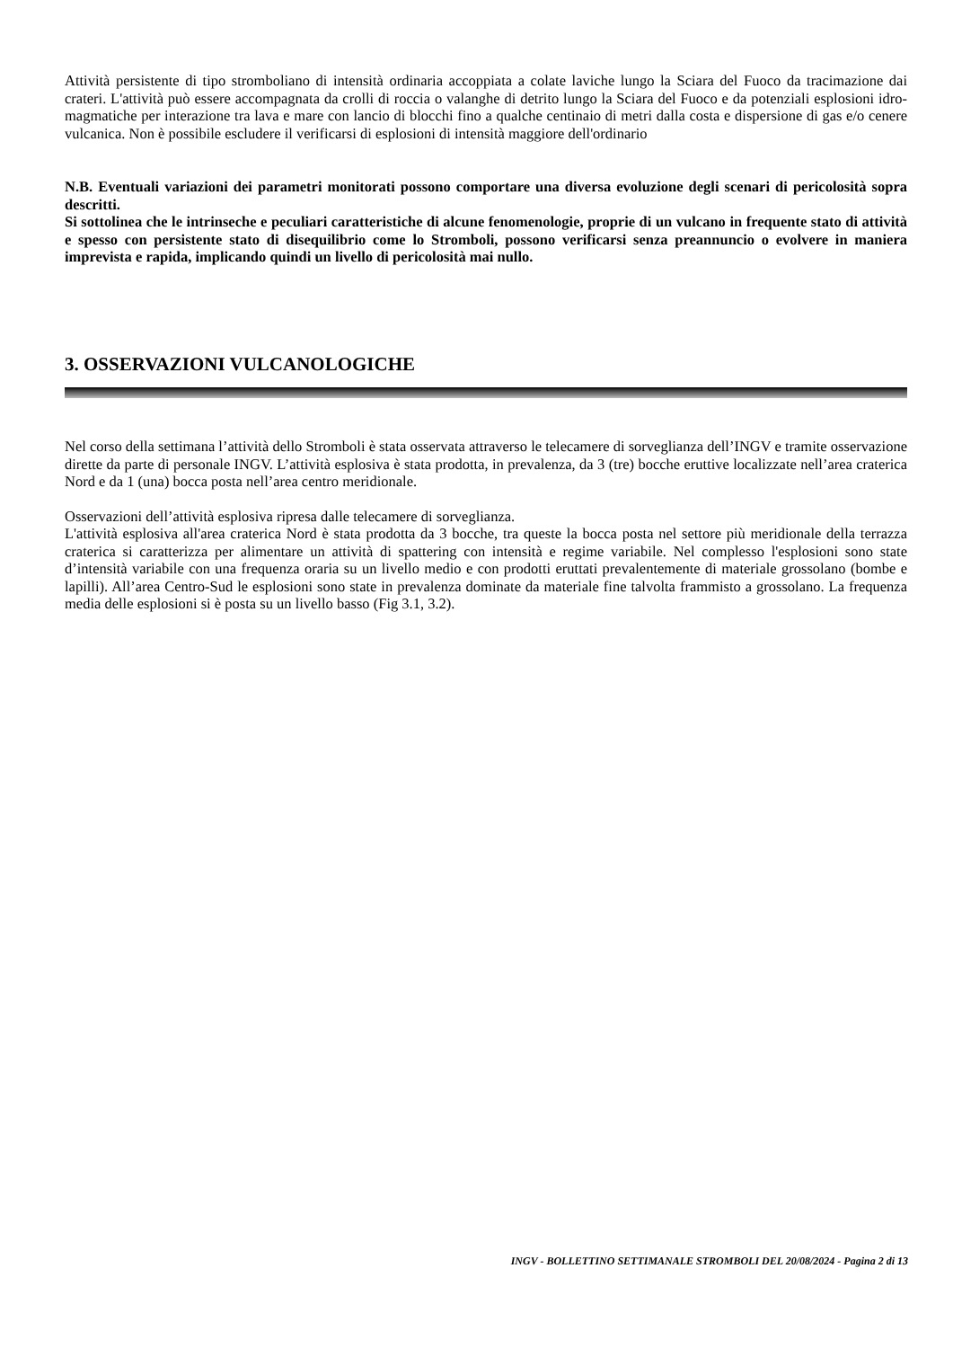Attività persistente di tipo stromboliano di intensità ordinaria accoppiata a colate laviche lungo la Sciara del Fuoco da tracimazione dai crateri. L'attività può essere accompagnata da crolli di roccia o valanghe di detrito lungo la Sciara del Fuoco e da potenziali esplosioni idro-magmatiche per interazione tra lava e mare con lancio di blocchi fino a qualche centinaio di metri dalla costa e dispersione di gas e/o cenere vulcanica. Non è possibile escludere il verificarsi di esplosioni di intensità maggiore dell'ordinario
N.B. Eventuali variazioni dei parametri monitorati possono comportare una diversa evoluzione degli scenari di pericolosità sopra descritti.
Si sottolinea che le intrinseche e peculiari caratteristiche di alcune fenomenologie, proprie di un vulcano in frequente stato di attività e spesso con persistente stato di disequilibrio come lo Stromboli, possono verificarsi senza preannuncio o evolvere in maniera imprevista e rapida, implicando quindi un livello di pericolosità mai nullo.
3. OSSERVAZIONI VULCANOLOGICHE
Nel corso della settimana l’attività dello Stromboli è stata osservata attraverso le telecamere di sorveglianza dell’INGV e tramite osservazione dirette da parte di personale INGV. L’attività esplosiva è stata prodotta, in prevalenza, da 3 (tre) bocche eruttive localizzate nell’area craterica Nord e da 1 (una) bocca posta nell’area centro meridionale.
Osservazioni dell’attività esplosiva ripresa dalle telecamere di sorveglianza.
L'attività esplosiva all'area craterica Nord è stata prodotta da 3 bocche, tra queste la bocca posta nel settore più meridionale della terrazza craterica si caratterizza per alimentare un attività di spattering con intensità e regime variabile. Nel complesso l'esplosioni sono state d’intensità variabile con una frequenza oraria su un livello medio e con prodotti eruttati prevalentemente di materiale grossolano (bombe e lapilli). All’area Centro-Sud le esplosioni sono state in prevalenza dominate da materiale fine talvolta frammisto a grossolano. La frequenza media delle esplosioni si è posta su un livello basso (Fig 3.1, 3.2).
INGV - BOLLETTINO SETTIMANALE STROMBOLI DEL 20/08/2024 - Pagina 2 di 13